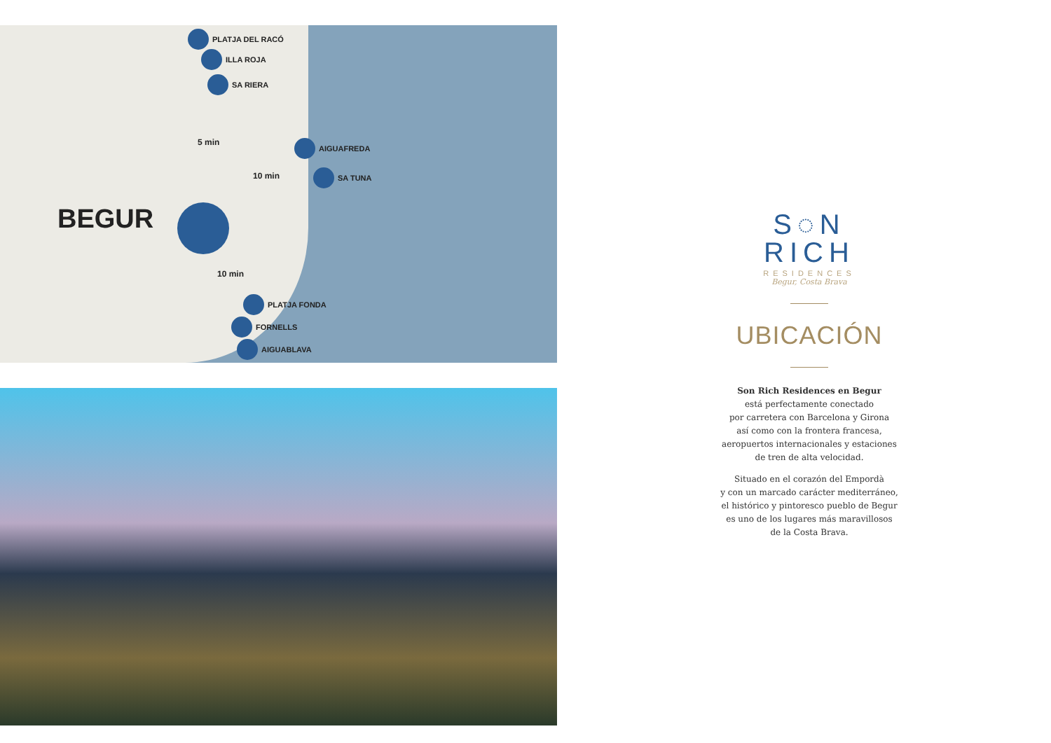PLATJA DEL RACÓ
ILLA ROJA
SA RIERA
5 min AIGUAFREDA
10 min SA TUNA
BEGUR
10 min
PLATJA FONDA
FORNELLS
AIGUABLAVA
S◌N
RICH
RESIDENCES
Begur, Costa Brava
UBICACIÓN
Son Rich Residences en Begur
está perfectamente conectado
por carretera con Barcelona y Girona
así como con la frontera francesa,
aeropuertos internacionales y estaciones
de tren de alta velocidad.
Situado en el corazón del Empordà
y con un marcado carácter mediterráneo,
el histórico y pintoresco pueblo de Begur
es uno de los lugares más maravillosos
de la Costa Brava.